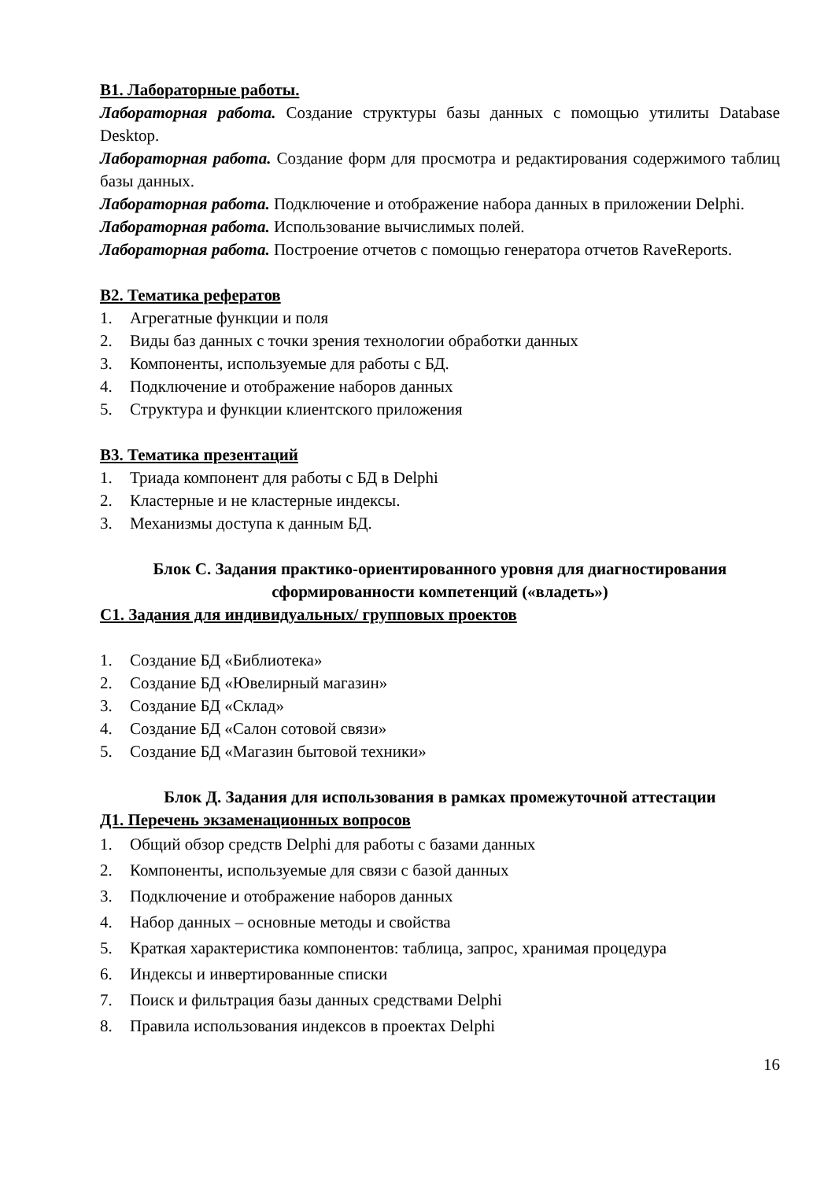В1. Лабораторные работы.
Лабораторная работа. Создание структуры базы данных с помощью утилиты Database Desktop.
Лабораторная работа. Создание форм для просмотра и редактирования содержимого таблиц базы данных.
Лабораторная работа. Подключение и отображение набора данных в приложении Delphi.
Лабораторная работа. Использование вычислимых полей.
Лабораторная работа. Построение отчетов с помощью генератора отчетов RaveReports.
В2. Тематика рефератов
1. Агрегатные функции и поля
2. Виды баз данных с точки зрения технологии обработки данных
3. Компоненты, используемые для работы с БД.
4. Подключение и отображение наборов данных
5. Структура и функции клиентского приложения
В3. Тематика презентаций
1. Триада компонент для работы с БД в Delphi
2. Кластерные и не кластерные индексы.
3. Механизмы доступа к данным БД.
Блок С. Задания практико-ориентированного уровня для диагностирования сформированности компетенций («владеть»)
С1. Задания для индивидуальных/ групповых проектов
1. Создание БД «Библиотека»
2. Создание БД «Ювелирный магазин»
3. Создание БД «Склад»
4. Создание БД «Салон сотовой связи»
5. Создание БД «Магазин бытовой техники»
Блок Д. Задания для использования в рамках промежуточной аттестации
Д1. Перечень экзаменационных вопросов
1. Общий обзор средств Delphi для работы с базами данных
2. Компоненты, используемые для связи с базой данных
3. Подключение и отображение наборов данных
4. Набор данных – основные методы и свойства
5. Краткая характеристика компонентов: таблица, запрос, хранимая процедура
6. Индексы и инвертированные списки
7. Поиск и фильтрация базы данных средствами Delphi
8. Правила использования индексов в проектах Delphi
16